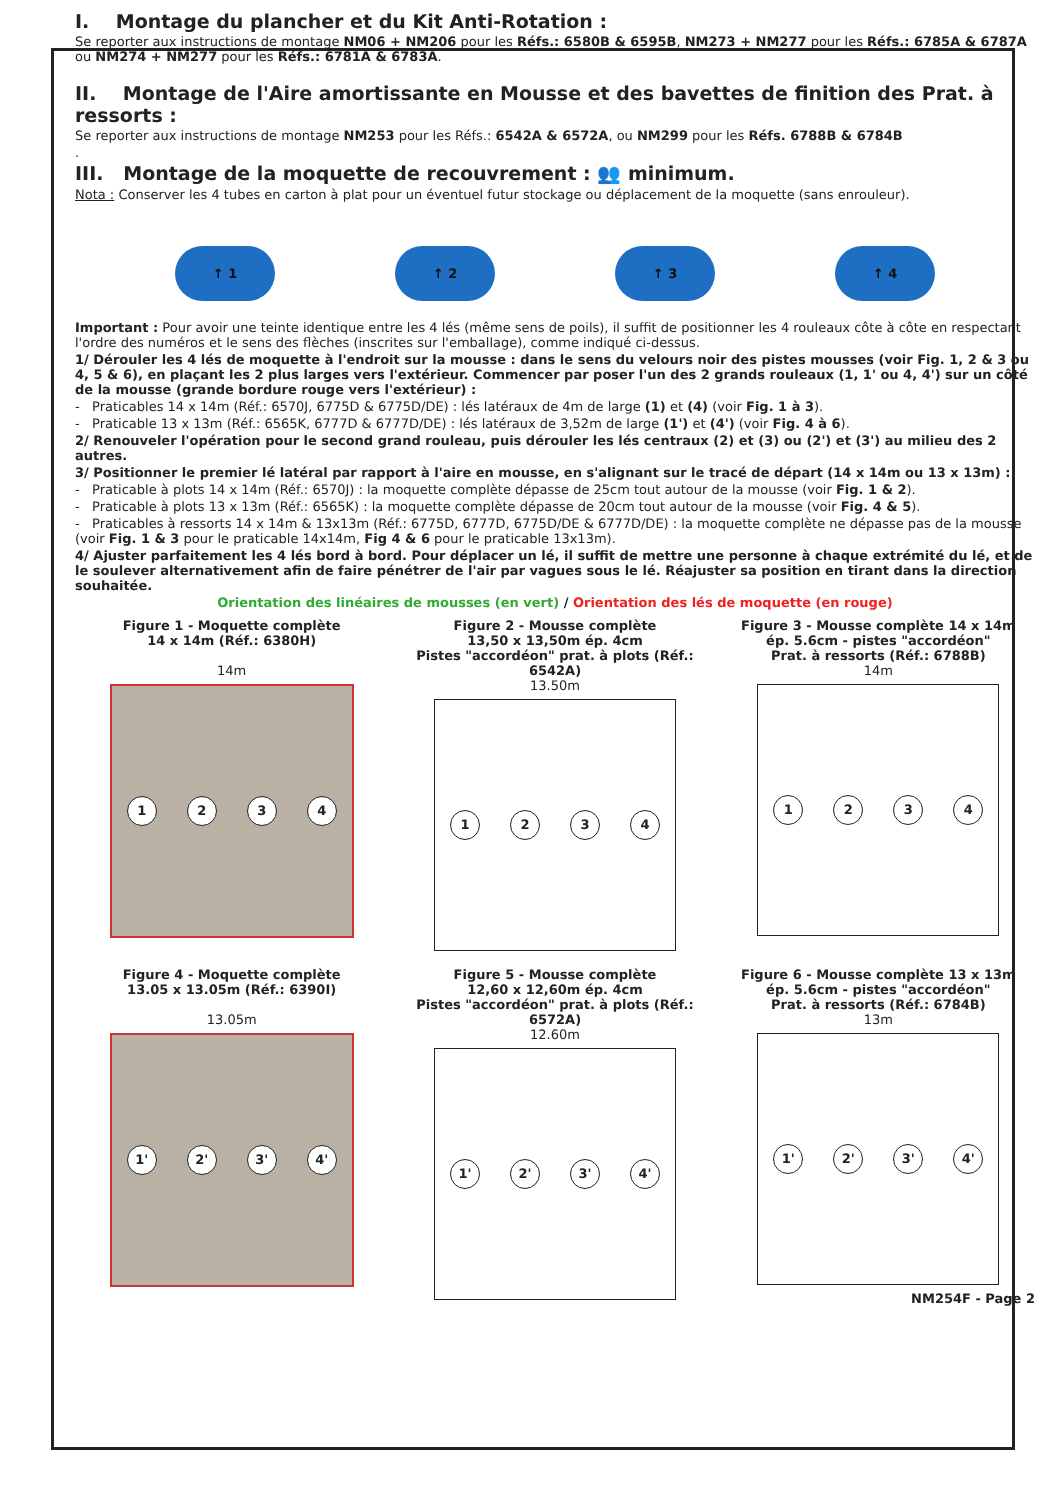I. Montage du plancher et du Kit Anti-Rotation :
Se reporter aux instructions de montage NM06 + NM206 pour les Réfs.: 6580B & 6595B, NM273 + NM277 pour les Réfs.: 6785A & 6787A ou NM274 + NM277 pour les Réfs.: 6781A & 6783A.
II. Montage de l'Aire amortissante en Mousse et des bavettes de finition des Prat. à ressorts :
Se reporter aux instructions de montage NM253 pour les Réfs.: 6542A & 6572A, ou NM299 pour les Réfs. 6788B & 6784B
.
III. Montage de la moquette de recouvrement : 👥 minimum.
Nota : Conserver les 4 tubes en carton à plat pour un éventuel futur stockage ou déplacement de la moquette (sans enrouleur).
↑ 1 ↑ 2 ↑ 3 ↑ 4
Important : Pour avoir une teinte identique entre les 4 lés (même sens de poils), il suffit de positionner les 4 rouleaux côte à côte en respectant l'ordre des numéros et le sens des flèches (inscrites sur l'emballage), comme indiqué ci-dessus.
1/ Dérouler les 4 lés de moquette à l'endroit sur la mousse : dans le sens du velours noir des pistes mousses (voir Fig. 1, 2 & 3 ou 4, 5 & 6), en plaçant les 2 plus larges vers l'extérieur. Commencer par poser l'un des 2 grands rouleaux (1, 1' ou 4, 4') sur un côté de la mousse (grande bordure rouge vers l'extérieur) :
- Praticables 14 x 14m (Réf.: 6570J, 6775D & 6775D/DE) : lés latéraux de 4m de large (1) et (4) (voir Fig. 1 à 3).
- Praticable 13 x 13m (Réf.: 6565K, 6777D & 6777D/DE) : lés latéraux de 3,52m de large (1') et (4') (voir Fig. 4 à 6).
2/ Renouveler l'opération pour le second grand rouleau, puis dérouler les lés centraux (2) et (3) ou (2') et (3') au milieu des 2 autres.
3/ Positionner le premier lé latéral par rapport à l'aire en mousse, en s'alignant sur le tracé de départ (14 x 14m ou 13 x 13m) :
- Praticable à plots 14 x 14m (Réf.: 6570J) : la moquette complète dépasse de 25cm tout autour de la mousse (voir Fig. 1 & 2).
- Praticable à plots 13 x 13m (Réf.: 6565K) : la moquette complète dépasse de 20cm tout autour de la mousse (voir Fig. 4 & 5).
- Praticables à ressorts 14 x 14m & 13x13m (Réf.: 6775D, 6777D, 6775D/DE & 6777D/DE) : la moquette complète ne dépasse pas de la mousse (voir Fig. 1 & 3 pour le praticable 14x14m, Fig 4 & 6 pour le praticable 13x13m).
4/ Ajuster parfaitement les 4 lés bord à bord. Pour déplacer un lé, il suffit de mettre une personne à chaque extrémité du lé, et de le soulever alternativement afin de faire pénétrer de l'air par vagues sous le lé. Réajuster sa position en tirant dans la direction souhaitée.
Orientation des linéaires de mousses (en vert) / Orientation des lés de moquette (en rouge)
Figure 1 - Moquette complète
14 x 14m (Réf.: 6380H)
14m
1 2 3 4
Figure 2 - Mousse complète
13,50 x 13,50m ép. 4cm
Pistes "accordéon" prat. à plots (Réf.: 6542A)
13.50m
1 2 3 4
Figure 3 - Mousse complète 14 x 14m
ép. 5.6cm - pistes "accordéon"
Prat. à ressorts (Réf.: 6788B)
14m
1 2 3 4
Figure 4 - Moquette complète
13.05 x 13.05m (Réf.: 6390I)
13.05m
1' 2' 3' 4'
Figure 5 - Mousse complète
12,60 x 12,60m ép. 4cm
Pistes "accordéon" prat. à plots (Réf.: 6572A)
12.60m
1' 2' 3' 4'
Figure 6 - Mousse complète 13 x 13m
ép. 5.6cm - pistes "accordéon"
Prat. à ressorts (Réf.: 6784B)
13m
1' 2' 3' 4'
NM254F - Page 2